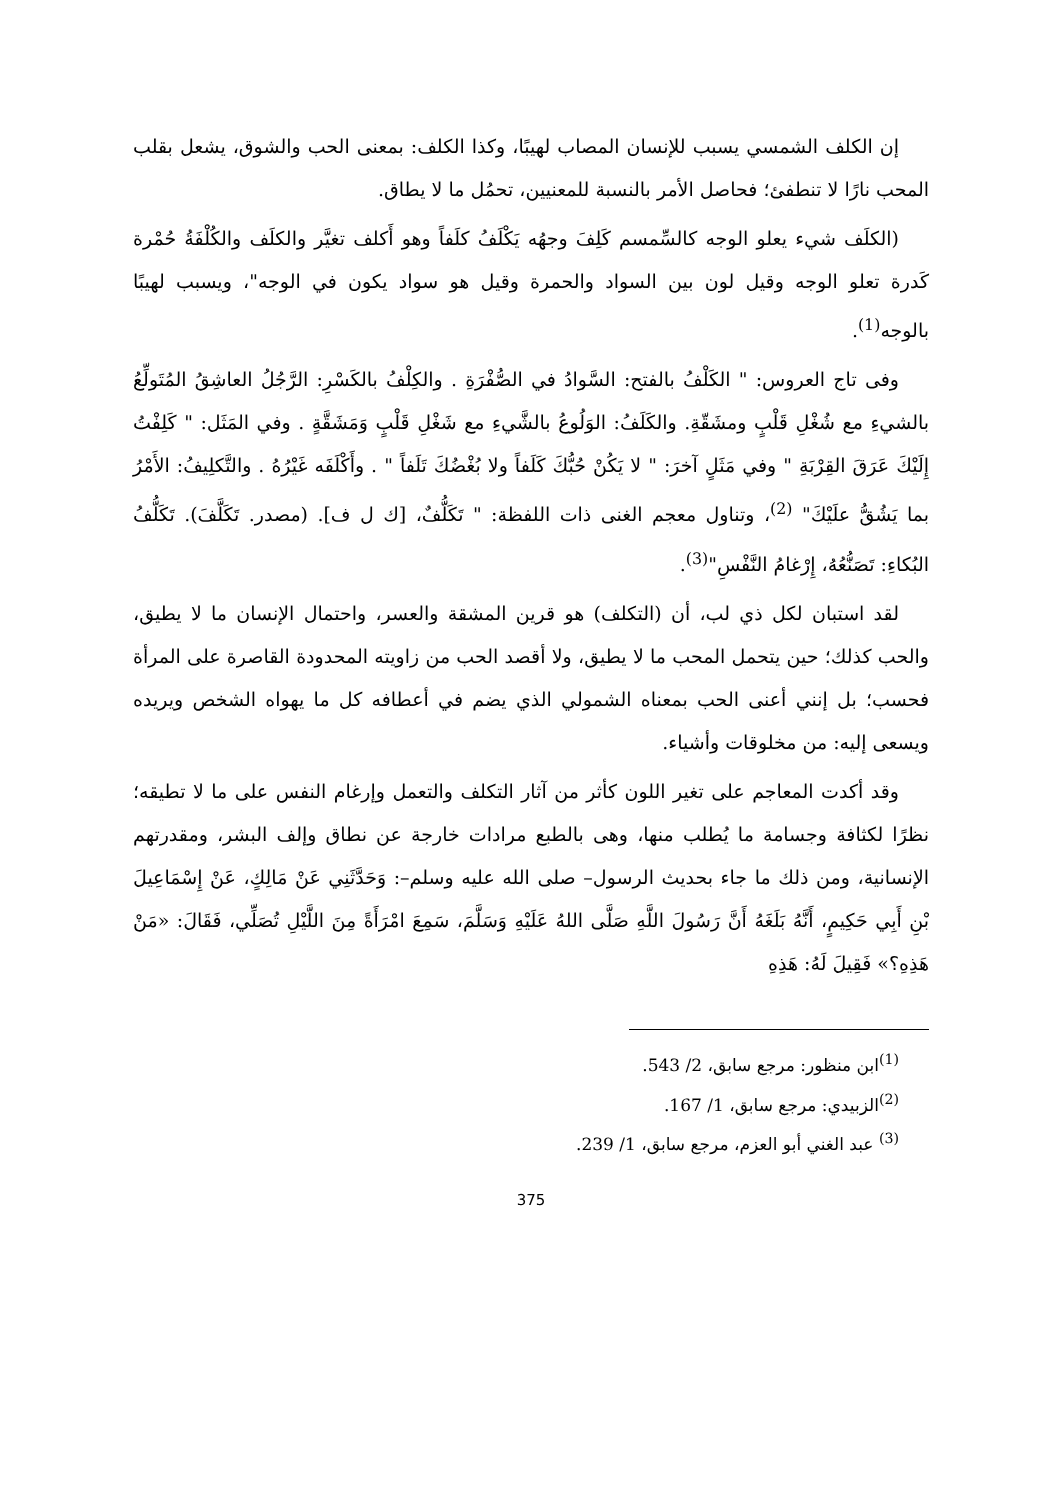إن الكلف الشمسي يسبب للإنسان المصاب لهيبًا، وكذا الكلف: بمعنى الحب والشوق، يشعل بقلب المحب نارًا لا تنطفئ؛ فحاصل الأمر بالنسبة للمعنيين، تحمُل ما لا يطاق.
(الكلَف شيء يعلو الوجه كالسِّمسم كَلِفَ وجهُه يَكْلَفُ كلَفاً وهو أَكلف تغيَّر والكلَف والكُلْفَةُ حُمْرة كَدرة تعلو الوجه وقيل لون بين السواد والحمرة وقيل هو سواد يكون في الوجه"، ويسبب لهيبًا بالوجه<sup>(1)</sup>.
وفى تاج العروس: " الكَلْفُ بالفتح: السَّوادُ في الصُّفْرَةِ . والكِلْفُ بالكَسْرِ: الرَّجُلُ العاشِقُ المُتَولِّعُ بالشيءِ مع شُغْلِ قَلْبٍ ومشَقّةِ. والكَلَفُ: الوَلُوعُ بالشَّيءِ مع شَغْلِ قَلْبٍ وَمَشَقَّةٍ . وفي المَثَل: " كَلِفْتُ إِلَيْكَ عَرَقَ القِرْبَةِ " وفي مَثَلٍ آخرَ: " لا يَكُنْ حُبُّكَ كَلَفاً ولا بُغْضُكَ تَلَفاً " . وأَكْلَفَه غَيْرُهُ . والتَّكلِيفُ: الأَمْرُ بما يَشُقُّ علَيْكَ" <sup>(2)</sup>، وتناول معجم الغنى ذات اللفظة: " تَكَلُّفٌ، [ك ل ف]. (مصدر. تَكَلَّفَ). تَكَلُّفُ البُكاءِ: تَصَنُّعُهُ، إِرْغامُ النَّفْسِ"<sup>(3)</sup>.
لقد استبان لكل ذي لب، أن (التكلف) هو قرين المشقة والعسر، واحتمال الإنسان ما لا يطيق، والحب كذلك؛ حين يتحمل المحب ما لا يطيق، ولا أقصد الحب من زاويته المحدودة القاصرة على المرأة فحسب؛ بل إنني أعنى الحب بمعناه الشمولي الذي يضم في أعطافه كل ما يهواه الشخص ويريده ويسعى إليه: من مخلوقات وأشياء.
وقد أكدت المعاجم على تغير اللون كأثر من آثار التكلف والتعمل وإرغام النفس على ما لا تطيقه؛ نظرًا لكثافة وجسامة ما يُطلب منها، وهى بالطبع مرادات خارجة عن نطاق وإلف البشر، ومقدرتهم الإنسانية، ومن ذلك ما جاء بحديث الرسول– صلى الله عليه وسلم–: وَحَدَّثَنِي عَنْ مَالِكٍ، عَنْ إِسْمَاعِيلَ بْنِ أَبِي حَكِيمٍ، أَنَّهُ بَلَغَهُ أَنَّ رَسُولَ اللَّهِ صَلَّى اللهُ عَلَيْهِ وَسَلَّمَ، سَمِعَ امْرَأَةً مِنَ اللَّيْلِ تُصَلِّي، فَقَالَ: «مَنْ هَذِهِ؟» فَقِيلَ لَهُ: هَذِهِ
<sup>(1)</sup> ابن منظور: مرجع سابق، 2/ 543.
<sup>(2)</sup> الزبيدي: مرجع سابق، 1/ 167.
<sup>(3)</sup> عبد الغني أبو العزم، مرجع سابق، 1/ 239.
375